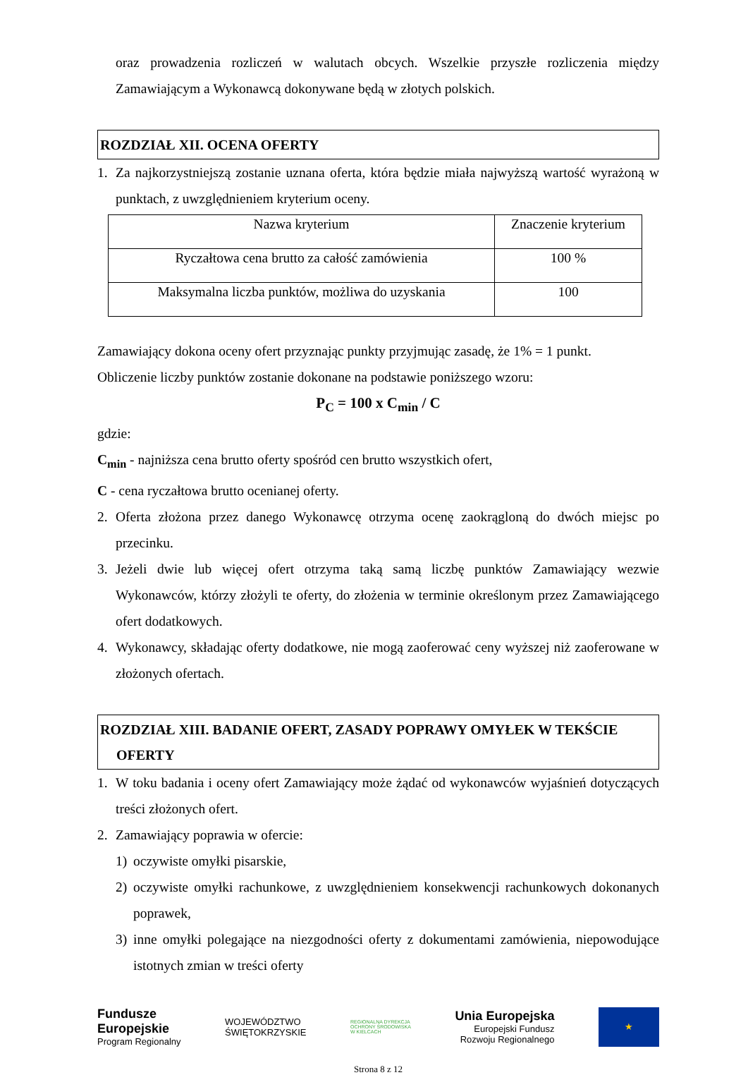oraz prowadzenia rozliczeń w walutach obcych. Wszelkie przyszłe rozliczenia między Zamawiającym a Wykonawcą dokonywane będą w złotych polskich.
ROZDZIAŁ XII. OCENA OFERTY
1. Za najkorzystniejszą zostanie uznana oferta, która będzie miała najwyższą wartość wyrażoną w punktach, z uwzględnieniem kryterium oceny.
| Nazwa kryterium | Znaczenie kryterium |
| Ryczałtowa cena brutto za całość zamówienia | 100 % |
| Maksymalna liczba punktów, możliwa do uzyskania | 100 |
Zamawiający dokona oceny ofert przyznając punkty przyjmując zasadę, że 1% = 1 punkt.
Obliczenie liczby punktów zostanie dokonane na podstawie poniższego wzoru:
P<sub>C</sub> = 100 x C<sub>min</sub> / C
gdzie:
C<sub>min</sub> - najniższa cena brutto oferty spośród cen brutto wszystkich ofert,
C - cena ryczałtowa brutto ocenianej oferty.
2. Oferta złożona przez danego Wykonawcę otrzyma ocenę zaokrągloną do dwóch miejsc po przecinku.
3. Jeżeli dwie lub więcej ofert otrzyma taką samą liczbę punktów Zamawiający wezwie Wykonawców, którzy złożyli te oferty, do złożenia w terminie określonym przez Zamawiającego ofert dodatkowych.
4. Wykonawcy, składając oferty dodatkowe, nie mogą zaoferować ceny wyższej niż zaoferowane w złożonych ofertach.
ROZDZIAŁ XIII. BADANIE OFERT, ZASADY POPRAWY OMYŁEK W TEKŚCIE
OFERTY
1. W toku badania i oceny ofert Zamawiający może żądać od wykonawców wyjaśnień dotyczących treści złożonych ofert.
2. Zamawiający poprawia w ofercie:
1) oczywiste omyłki pisarskie,
2) oczywiste omyłki rachunkowe, z uwzględnieniem konsekwencji rachunkowych dokonanych poprawek,
3) inne omyłki polegające na niezgodności oferty z dokumentami zamówienia, niepowodujące istotnych zmian w treści oferty
Fundusze
Europejskie
Program Regionalny
WOJEWÓDZTWO
ŚWIĘTOKRZYSKIE
REGIONALNA DYREKCJA
OCHRONY ŚRODOWISKA
W KIELCACH
Unia Europejska
Europejski Fundusz
Rozwoju Regionalnego
★
Strona 8 z 12